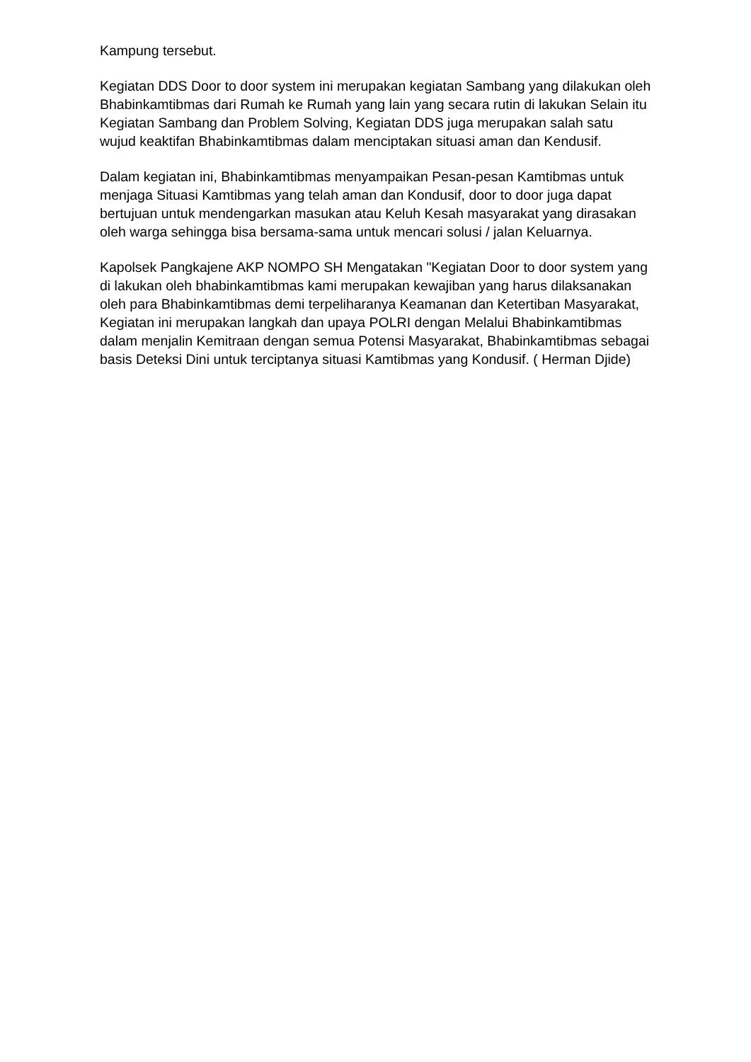Kampung tersebut.
Kegiatan DDS Door to door system ini merupakan kegiatan Sambang yang dilakukan oleh Bhabinkamtibmas dari Rumah ke Rumah yang lain yang secara rutin di lakukan Selain itu Kegiatan Sambang dan Problem Solving, Kegiatan DDS juga merupakan salah satu wujud keaktifan Bhabinkamtibmas dalam menciptakan situasi aman dan Kendusif.
Dalam kegiatan ini, Bhabinkamtibmas menyampaikan Pesan-pesan Kamtibmas untuk menjaga Situasi Kamtibmas yang telah aman dan Kondusif, door to door juga dapat bertujuan untuk mendengarkan masukan atau Keluh Kesah masyarakat yang dirasakan oleh warga sehingga bisa bersama-sama untuk mencari solusi / jalan Keluarnya.
Kapolsek Pangkajene AKP NOMPO SH Mengatakan "Kegiatan Door to door system yang di lakukan oleh bhabinkamtibmas kami merupakan kewajiban yang harus dilaksanakan oleh para Bhabinkamtibmas demi terpeliharanya Keamanan dan Ketertiban Masyarakat, Kegiatan ini merupakan langkah dan upaya POLRI dengan Melalui Bhabinkamtibmas dalam menjalin Kemitraan dengan semua Potensi Masyarakat, Bhabinkamtibmas sebagai basis Deteksi Dini untuk terciptanya situasi Kamtibmas yang Kondusif. ( Herman Djide)